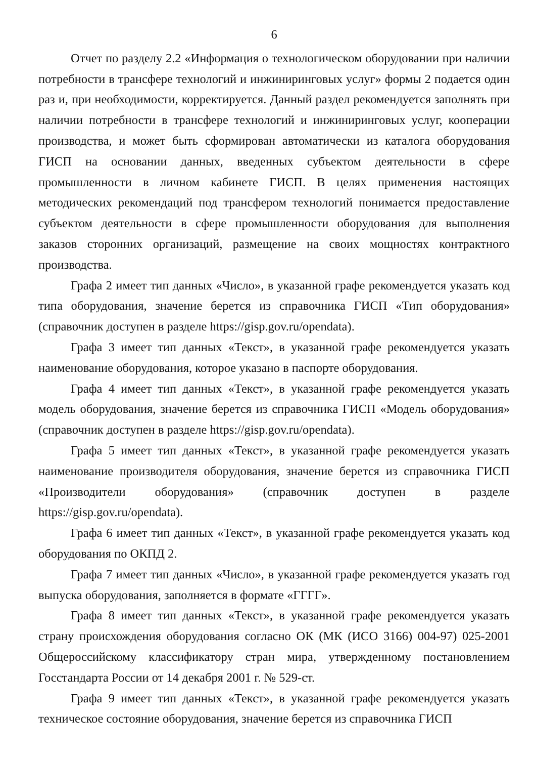6
Отчет по разделу 2.2 «Информация о технологическом оборудовании при наличии потребности в трансфере технологий и инжиниринговых услуг» формы 2 подается один раз и, при необходимости, корректируется. Данный раздел рекомендуется заполнять при наличии потребности в трансфере технологий и инжиниринговых услуг, кооперации производства, и может быть сформирован автоматически из каталога оборудования ГИСП на основании данных, введенных субъектом деятельности в сфере промышленности в личном кабинете ГИСП. В целях применения настоящих методических рекомендаций под трансфером технологий понимается предоставление субъектом деятельности в сфере промышленности оборудования для выполнения заказов сторонних организаций, размещение на своих мощностях контрактного производства.
Графа 2 имеет тип данных «Число», в указанной графе рекомендуется указать код типа оборудования, значение берется из справочника ГИСП «Тип оборудования» (справочник доступен в разделе https://gisp.gov.ru/opendata).
Графа 3 имеет тип данных «Текст», в указанной графе рекомендуется указать наименование оборудования, которое указано в паспорте оборудования.
Графа 4 имеет тип данных «Текст», в указанной графе рекомендуется указать модель оборудования, значение берется из справочника ГИСП «Модель оборудования» (справочник доступен в разделе https://gisp.gov.ru/opendata).
Графа 5 имеет тип данных «Текст», в указанной графе рекомендуется указать наименование производителя оборудования, значение берется из справочника ГИСП «Производители оборудования» (справочник доступен в разделе https://gisp.gov.ru/opendata).
Графа 6 имеет тип данных «Текст», в указанной графе рекомендуется указать код оборудования по ОКПД 2.
Графа 7 имеет тип данных «Число», в указанной графе рекомендуется указать год выпуска оборудования, заполняется в формате «ГГГГ».
Графа 8 имеет тип данных «Текст», в указанной графе рекомендуется указать страну происхождения оборудования согласно ОК (МК (ИСО 3166) 004-97) 025-2001 Общероссийскому классификатору стран мира, утвержденному постановлением Госстандарта России от 14 декабря 2001 г. № 529-ст.
Графа 9 имеет тип данных «Текст», в указанной графе рекомендуется указать техническое состояние оборудования, значение берется из справочника ГИСП